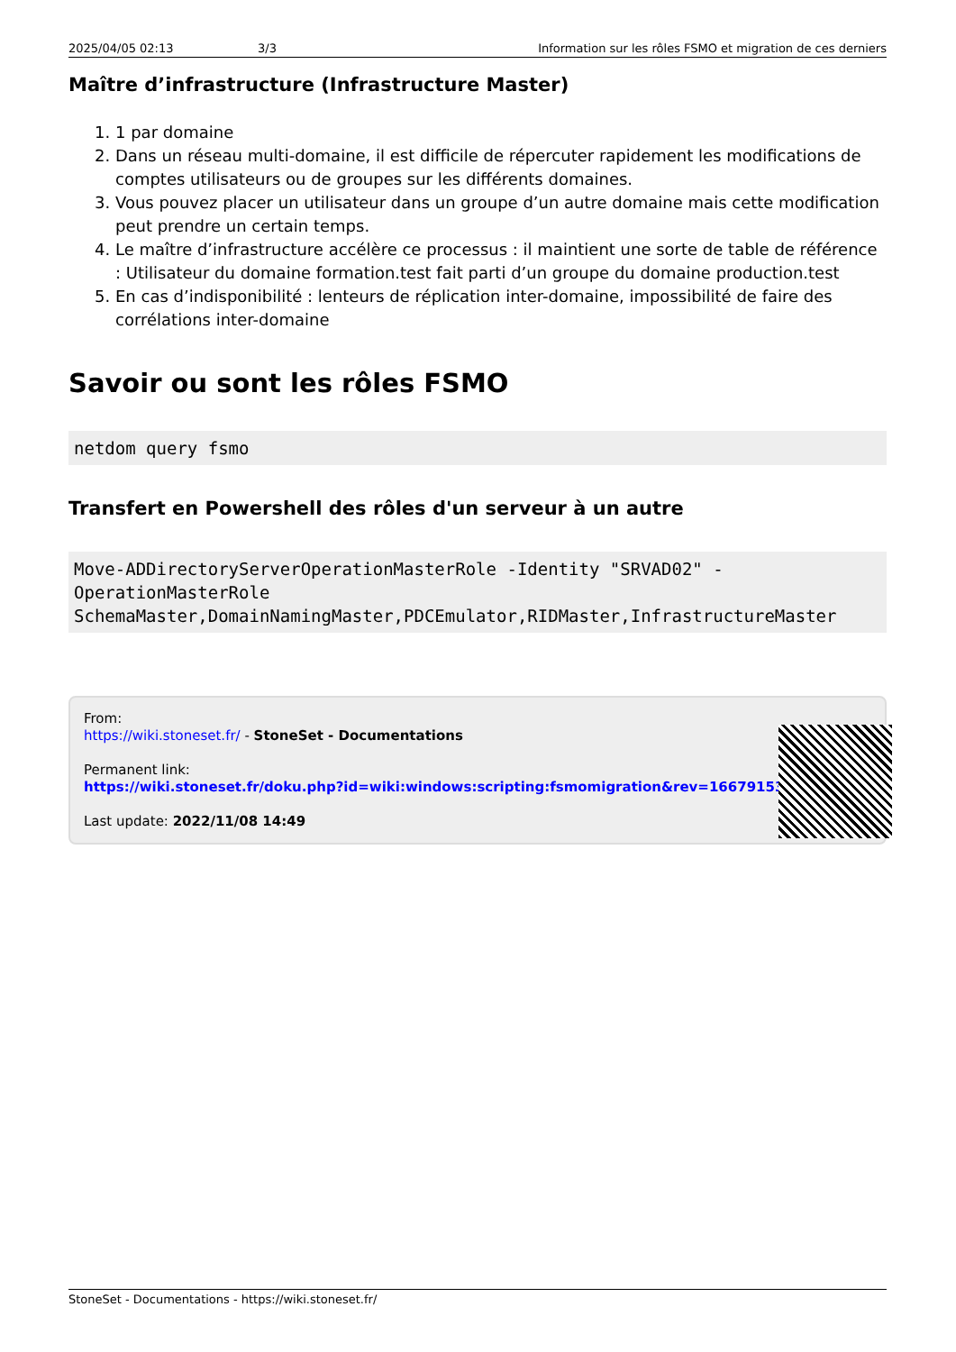2025/04/05 02:13 3/3 Information sur les rôles FSMO et migration de ces derniers
Maître d’infrastructure (Infrastructure Master)
1. 1 par domaine
2. Dans un réseau multi-domaine, il est difficile de répercuter rapidement les modifications de comptes utilisateurs ou de groupes sur les différents domaines.
3. Vous pouvez placer un utilisateur dans un groupe d’un autre domaine mais cette modification peut prendre un certain temps.
4. Le maître d’infrastructure accélère ce processus : il maintient une sorte de table de référence : Utilisateur du domaine formation.test fait parti d’un groupe du domaine production.test
5. En cas d’indisponibilité : lenteurs de réplication inter-domaine, impossibilité de faire des corrélations inter-domaine
Savoir ou sont les rôles FSMO
netdom query fsmo
Transfert en Powershell des rôles d'un serveur à un autre
Move-ADDirectoryServerOperationMasterRole -Identity "SRVAD02" -
OperationMasterRole
SchemaMaster,DomainNamingMaster,PDCEmulator,RIDMaster,InfrastructureMaster
From:
https://wiki.stoneset.fr/ - StoneSet - Documentations
Permanent link:
https://wiki.stoneset.fr/doku.php?id=wiki:windows:scripting:fsmomigration&rev=1667915394
Last update: 2022/11/08 14:49
StoneSet - Documentations - https://wiki.stoneset.fr/